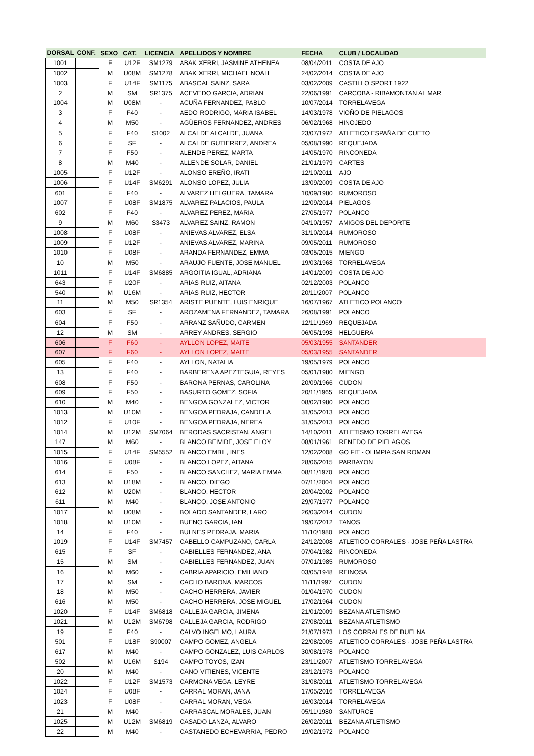| DORSAL | CONF. | SEXO | CAT. | LICENCIA | APELLIDOS Y NOMBRE | FECHA | CLUB / LOCALIDAD |
| --- | --- | --- | --- | --- | --- | --- | --- |
| 1001 | | F | U12F | SM1279 | ABAK XERRI, JASMINE ATHENEA | 08/04/2011 | COSTA DE AJO |
| 1002 | | M | U08M | SM1278 | ABAK XERRI, MICHAEL NOAH | 24/02/2014 | COSTA DE AJO |
| 1003 | | F | U14F | SM1175 | ABASCAL SAINZ, SARA | 03/02/2009 | CASTILLO SPORT 1922 |
| 2 | | M | SM | SR1375 | ACEVEDO GARCIA, ADRIAN | 22/06/1991 | CARCOBA - RIBAMONTAN AL MAR |
| 1004 | | M | U08M | - | ACUÑA FERNANDEZ, PABLO | 10/07/2014 | TORRELAVEGA |
| 3 | | F | F40 | - | AEDO RODRIGO, MARIA ISABEL | 14/03/1978 | VIOÑO DE PIELAGOS |
| 4 | | M | M50 | - | AGÜEROS FERNANDEZ, ANDRES | 06/02/1968 | HINOJEDO |
| 5 | | F | F40 | S1002 | ALCALDE ALCALDE, JUANA | 23/07/1972 | ATLETICO ESPAÑA DE CUETO |
| 6 | | F | SF | - | ALCALDE GUTIERREZ, ANDREA | 05/08/1990 | REQUEJADA |
| 7 | | F | F50 | - | ALENDE PEREZ, MARTA | 14/05/1970 | RINCONEDA |
| 8 | | M | M40 | - | ALLENDE SOLAR, DANIEL | 21/01/1979 | CARTES |
| 1005 | | F | U12F | - | ALONSO EREÑO, IRATI | 12/10/2011 | AJO |
| 1006 | | F | U14F | SM6291 | ALONSO LOPEZ, JULIA | 13/09/2009 | COSTA DE AJO |
| 601 | | F | F40 | - | ALVAREZ HELGUERA, TAMARA | 10/09/1980 | RUMOROSO |
| 1007 | | F | U08F | SM1875 | ALVAREZ PALACIOS, PAULA | 12/09/2014 | PIELAGOS |
| 602 | | F | F40 | - | ALVAREZ PEREZ, MARIA | 27/05/1977 | POLANCO |
| 9 | | M | M60 | S3473 | ALVAREZ SAINZ, RAMON | 04/10/1957 | AMIGOS DEL DEPORTE |
| 1008 | | F | U08F | - | ANIEVAS ALVAREZ, ELSA | 31/10/2014 | RUMOROSO |
| 1009 | | F | U12F | - | ANIEVAS ALVAREZ, MARINA | 09/05/2011 | RUMOROSO |
| 1010 | | F | U08F | - | ARANDA FERNANDEZ, EMMA | 03/05/2015 | MIENGO |
| 10 | | M | M50 | - | ARAUJO FUENTE, JOSE MANUEL | 19/03/1968 | TORRELAVEGA |
| 1011 | | F | U14F | SM6885 | ARGOITIA IGUAL, ADRIANA | 14/01/2009 | COSTA DE AJO |
| 643 | | F | U20F | - | ARIAS RUIZ, AITANA | 02/12/2003 | POLANCO |
| 540 | | M | U16M | - | ARIAS RUIZ, HECTOR | 20/11/2007 | POLANCO |
| 11 | | M | M50 | SR1354 | ARISTE PUENTE, LUIS ENRIQUE | 16/07/1967 | ATLETICO POLANCO |
| 603 | | F | SF | - | AROZAMENA FERNANDEZ, TAMARA | 26/08/1991 | POLANCO |
| 604 | | F | F50 | - | ARRANZ SAÑUDO, CARMEN | 12/11/1969 | REQUEJADA |
| 12 | | M | SM | - | ARREY ANDRES, SERGIO | 06/05/1998 | HELGUERA |
| 606 | | F | F60 | - | AYLLON LOPEZ, MAITE | 05/03/1955 | SANTANDER |
| 607 | | F | F60 | - | AYLLON LOPEZ, MAITE | 05/03/1955 | SANTANDER |
| 605 | | F | F40 | - | AYLLON, NATALIA | 19/05/1979 | POLANCO |
| 13 | | F | F40 | - | BARBERENA APEZTEGUIA, REYES | 05/01/1980 | MIENGO |
| 608 | | F | F50 | - | BARONA PERNAS, CAROLINA | 20/09/1966 | CUDON |
| 609 | | F | F50 | - | BASURTO GOMEZ, SOFIA | 20/11/1965 | REQUEJADA |
| 610 | | M | M40 | - | BENGOA GONZALEZ, VICTOR | 08/02/1980 | POLANCO |
| 1013 | | M | U10M | - | BENGOA PEDRAJA, CANDELA | 31/05/2013 | POLANCO |
| 1012 | | F | U10F | - | BENGOA PEDRAJA, NEREA | 31/05/2013 | POLANCO |
| 1014 | | M | U12M | SM7064 | BERODAS SACRISTAN, ANGEL | 14/10/2011 | ATLETISMO TORRELAVEGA |
| 147 | | M | M60 | - | BLANCO BEIVIDE, JOSE ELOY | 08/01/1961 | RENEDO DE PIELAGOS |
| 1015 | | F | U14F | SM5552 | BLANCO EMBIL, INES | 12/02/2008 | GO FIT - OLIMPIA SAN ROMAN |
| 1016 | | F | U08F | - | BLANCO LOPEZ, AITANA | 28/06/2015 | PARBAYON |
| 614 | | F | F50 | - | BLANCO SANCHEZ, MARIA EMMA | 08/11/1970 | POLANCO |
| 613 | | M | U18M | - | BLANCO, DIEGO | 07/11/2004 | POLANCO |
| 612 | | M | U20M | - | BLANCO, HECTOR | 20/04/2002 | POLANCO |
| 611 | | M | M40 | - | BLANCO, JOSE ANTONIO | 29/07/1977 | POLANCO |
| 1017 | | M | U08M | - | BOLADO SANTANDER, LARO | 26/03/2014 | CUDON |
| 1018 | | M | U10M | - | BUENO GARCIA, IAN | 19/07/2012 | TANOS |
| 14 | | F | F40 | - | BULNES PEDRAJA, MARIA | 11/10/1980 | POLANCO |
| 1019 | | F | U14F | SM7457 | CABELLO CAMPUZANO, CARLA | 24/12/2008 | ATLETICO CORRALES - JOSE PEÑA LASTRA |
| 615 | | F | SF | - | CABIELLES FERNANDEZ, ANA | 07/04/1982 | RINCONEDA |
| 15 | | M | SM | - | CABIELLES FERNANDEZ, JUAN | 07/01/1985 | RUMOROSO |
| 16 | | M | M60 | - | CABRIA APARICIO, EMILIANO | 03/05/1948 | REINOSA |
| 17 | | M | SM | - | CACHO BARONA, MARCOS | 11/11/1997 | CUDON |
| 18 | | M | M50 | - | CACHO HERRERA, JAVIER | 01/04/1970 | CUDON |
| 616 | | M | M50 | - | CACHO HERRERA, JOSE MIGUEL | 17/02/1964 | CUDON |
| 1020 | | F | U14F | SM6818 | CALLEJA GARCIA, JIMENA | 21/01/2009 | BEZANA ATLETISMO |
| 1021 | | M | U12M | SM6798 | CALLEJA GARCIA, RODRIGO | 27/08/2011 | BEZANA ATLETISMO |
| 19 | | F | F40 | - | CALVO INGELMO, LAURA | 21/07/1973 | LOS CORRALES DE BUELNA |
| 501 | | F | U18F | S90007 | CAMPO GOMEZ, ANGELA | 22/08/2005 | ATLETICO CORRALES - JOSE PEÑA LASTRA |
| 617 | | M | M40 | - | CAMPO GONZALEZ, LUIS CARLOS | 30/08/1978 | POLANCO |
| 502 | | M | U16M | S194 | CAMPO TOYOS, IZAN | 23/11/2007 | ATLETISMO TORRELAVEGA |
| 20 | | M | M40 | - | CANO VITIENES, VICENTE | 23/12/1973 | POLANCO |
| 1022 | | F | U12F | SM1573 | CARMONA VEGA, LEYRE | 31/08/2011 | ATLETISMO TORRELAVEGA |
| 1024 | | F | U08F | - | CARRAL MORAN, JANA | 17/05/2016 | TORRELAVEGA |
| 1023 | | F | U08F | - | CARRAL MORAN, VEGA | 16/03/2014 | TORRELAVEGA |
| 21 | | M | M40 | - | CARRASCAL MORALES, JUAN | 05/11/1980 | SANTURCE |
| 1025 | | M | U12M | SM6819 | CASADO LANZA, ALVARO | 26/02/2011 | BEZANA ATLETISMO |
| 22 | | M | M40 | - | CASTANEDO ECHEVARRIA, PEDRO | 19/02/1972 | POLANCO |